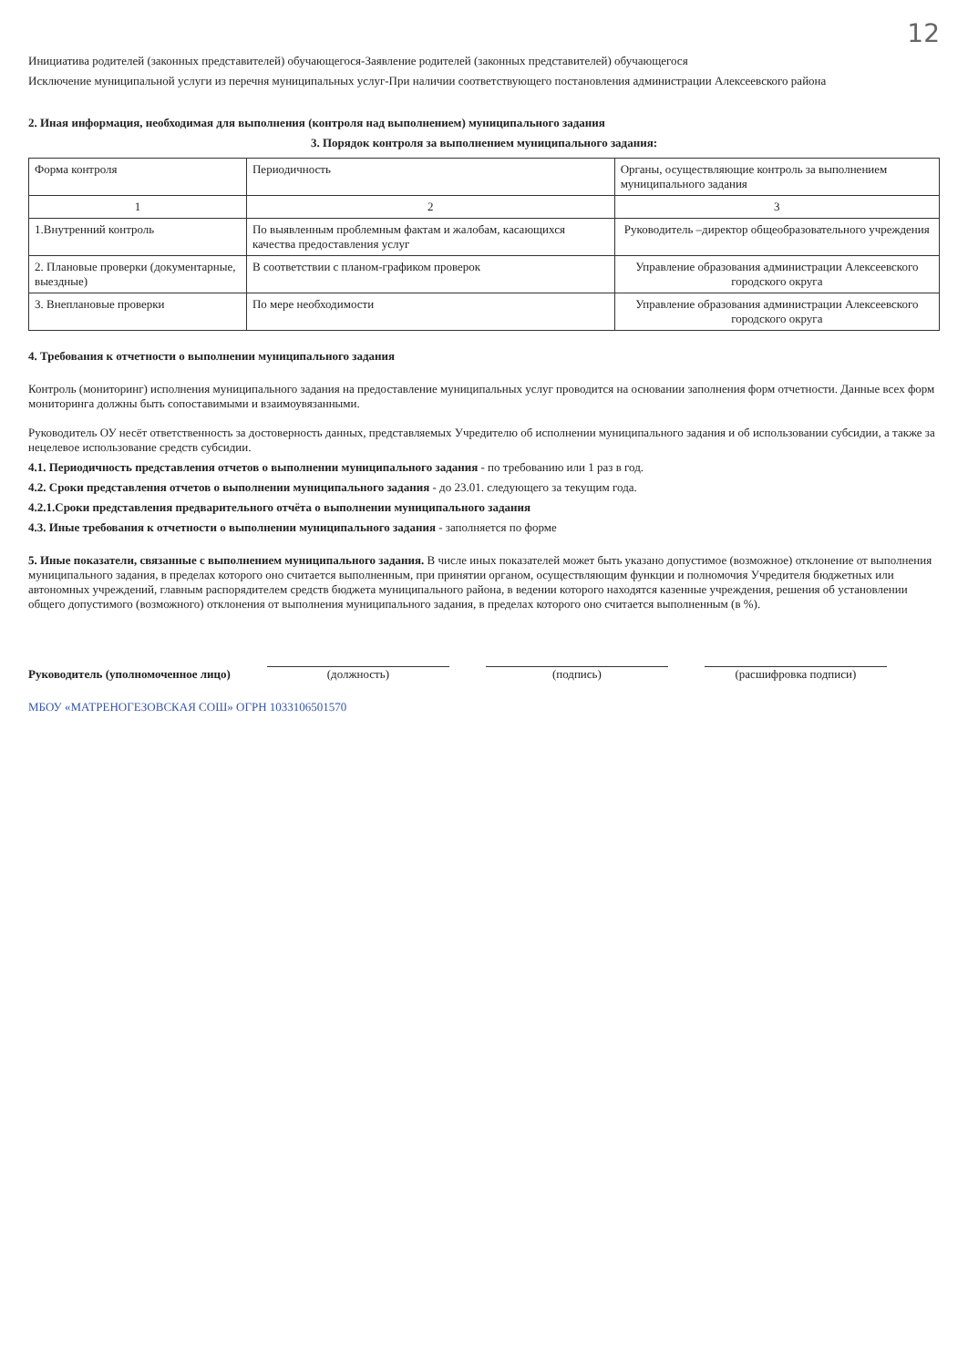12
Инициатива родителей (законных представителей) обучающегося-Заявление родителей (законных представителей) обучающегося
Исключение муниципальной услуги из перечня муниципальных услуг-При наличии соответствующего постановления администрации Алексеевского района
2. Иная информация, необходимая для выполнения (контроля над выполнением) муниципального задания
3. Порядок контроля за выполнением муниципального задания:
| Форма контроля | Периодичность | Органы, осуществляющие контроль за выполнением муниципального задания |
| --- | --- | --- |
| 1 | 2 | 3 |
| 1.Внутренний контроль | По выявленным проблемным фактам и жалобам, касающихся качества предоставления услуг | Руководитель –директор общеобразовательного учреждения |
| 2. Плановые проверки (документарные, выездные) | В соответствии с планом-графиком проверок | Управление образования администрации Алексеевского городского округа |
| 3. Внеплановые проверки | По мере необходимости | Управление образования администрации Алексеевского городского округа |
4. Требования к отчетности о выполнении муниципального задания
Контроль (мониторинг) исполнения муниципального задания на предоставление муниципальных услуг проводится на основании заполнения форм отчетности. Данные всех форм мониторинга должны быть сопоставимыми и взаимоувязанными.
Руководитель ОУ несёт ответственность за достоверность данных, представляемых Учредителю об исполнении муниципального задания и об использовании субсидии, а также за нецелевое использование средств субсидии.
4.1. Периодичность представления отчетов о выполнении муниципального задания - по требованию или 1 раз в год.
4.2. Сроки представления отчетов о выполнении муниципального задания - до 23.01. следующего за текущим года.
4.2.1.Сроки представления предварительного отчёта о выполнении муниципального задания
4.3. Иные требования к отчетности о выполнении муниципального задания - заполняется по форме
5. Иные показатели, связанные с выполнением муниципального задания. В числе иных показателей может быть указано допустимое (возможное) отклонение от выполнения муниципального задания, в пределах которого оно считается выполненным, при принятии органом, осуществляющим функции и полномочия Учредителя бюджетных или автономных учреждений, главным распорядителем средств бюджета муниципального района, в ведении которого находятся казенные учреждения, решения об установлении общего допустимого (возможного) отклонения от выполнения муниципального задания, в пределах которого оно считается выполненным (в %).
Руководитель (уполномоченное лицо)
(должность)
(подпись)
(расшифровка подписи)
МБОУ «МАТРЕНОГЕЗОВСКАЯ СОШ» ОГРН 1033106501570